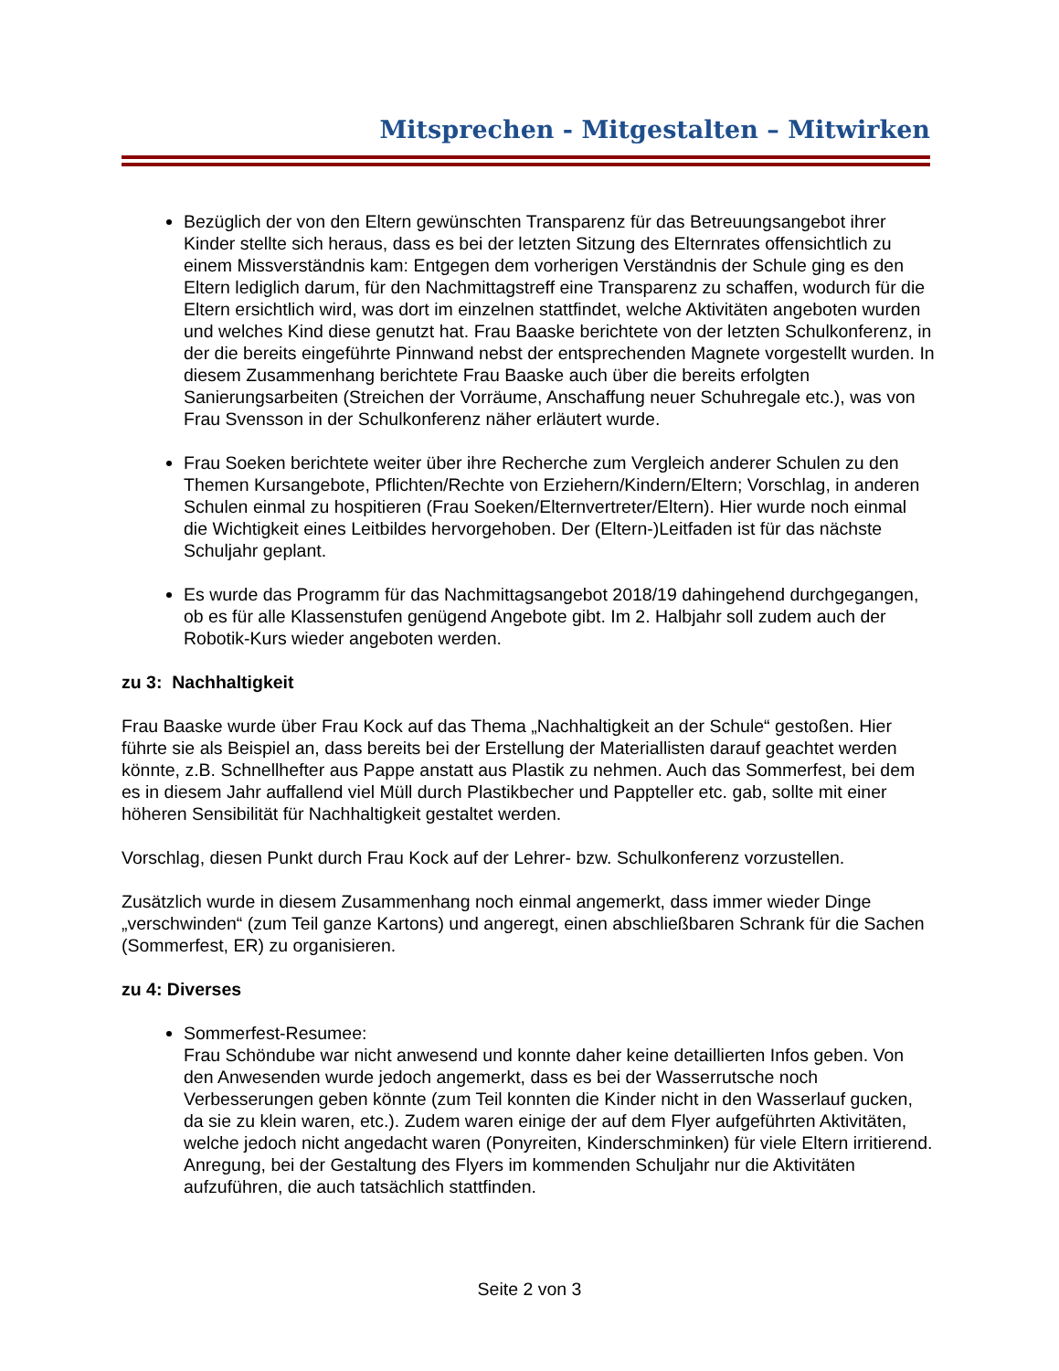Mitsprechen - Mitgestalten – Mitwirken
Bezüglich der von den Eltern gewünschten Transparenz für das Betreuungsangebot ihrer Kinder stellte sich heraus, dass es bei der letzten Sitzung des Elternrates offensichtlich zu einem Missverständnis kam: Entgegen dem vorherigen Verständnis der Schule ging es den Eltern lediglich darum, für den Nachmittagstreff eine Transparenz zu schaffen, wodurch für die Eltern ersichtlich wird, was dort im einzelnen stattfindet, welche Aktivitäten angeboten wurden und welches Kind diese genutzt hat. Frau Baaske berichtete von der letzten Schulkonferenz, in der die bereits eingeführte Pinnwand nebst der entsprechenden Magnete vorgestellt wurden. In diesem Zusammenhang berichtete Frau Baaske auch über die bereits erfolgten Sanierungsarbeiten (Streichen der Vorräume, Anschaffung neuer Schuhregale etc.), was von Frau Svensson in der Schulkonferenz näher erläutert wurde.
Frau Soeken berichtete weiter über ihre Recherche zum Vergleich anderer Schulen zu den Themen Kursangebote, Pflichten/Rechte von Erziehern/Kindern/Eltern; Vorschlag, in anderen Schulen einmal zu hospitieren (Frau Soeken/Elternvertreter/Eltern). Hier wurde noch einmal die Wichtigkeit eines Leitbildes hervorgehoben. Der (Eltern-)Leitfaden ist für das nächste Schuljahr geplant.
Es wurde das Programm für das Nachmittagsangebot 2018/19 dahingehend durchgegangen, ob es für alle Klassenstufen genügend Angebote gibt. Im 2. Halbjahr soll zudem auch der Robotik-Kurs wieder angeboten werden.
zu 3: Nachhaltigkeit
Frau Baaske wurde über Frau Kock auf das Thema „Nachhaltigkeit an der Schule“ gestoßen. Hier führte sie als Beispiel an, dass bereits bei der Erstellung der Materiallisten darauf geachtet werden könnte, z.B. Schnellhefter aus Pappe anstatt aus Plastik zu nehmen. Auch das Sommerfest, bei dem es in diesem Jahr auffallend viel Müll durch Plastikbecher und Pappteller etc. gab, sollte mit einer höheren Sensibilität für Nachhaltigkeit gestaltet werden.
Vorschlag, diesen Punkt durch Frau Kock auf der Lehrer- bzw. Schulkonferenz vorzustellen.
Zusätzlich wurde in diesem Zusammenhang noch einmal angemerkt, dass immer wieder Dinge „verschwinden“ (zum Teil ganze Kartons) und angeregt, einen abschließbaren Schrank für die Sachen (Sommerfest, ER) zu organisieren.
zu 4: Diverses
Sommerfest-Resumee:
Frau Schöndube war nicht anwesend und konnte daher keine detaillierten Infos geben. Von den Anwesenden wurde jedoch angemerkt, dass es bei der Wasserrutsche noch Verbesserungen geben könnte (zum Teil konnten die Kinder nicht in den Wasserlauf gucken, da sie zu klein waren, etc.). Zudem waren einige der auf dem Flyer aufgeführten Aktivitäten, welche jedoch nicht angedacht waren (Ponyreiten, Kinderschminken) für viele Eltern irritierend. Anregung, bei der Gestaltung des Flyers im kommenden Schuljahr nur die Aktivitäten aufzuführen, die auch tatsächlich stattfinden.
Seite 2 von 3